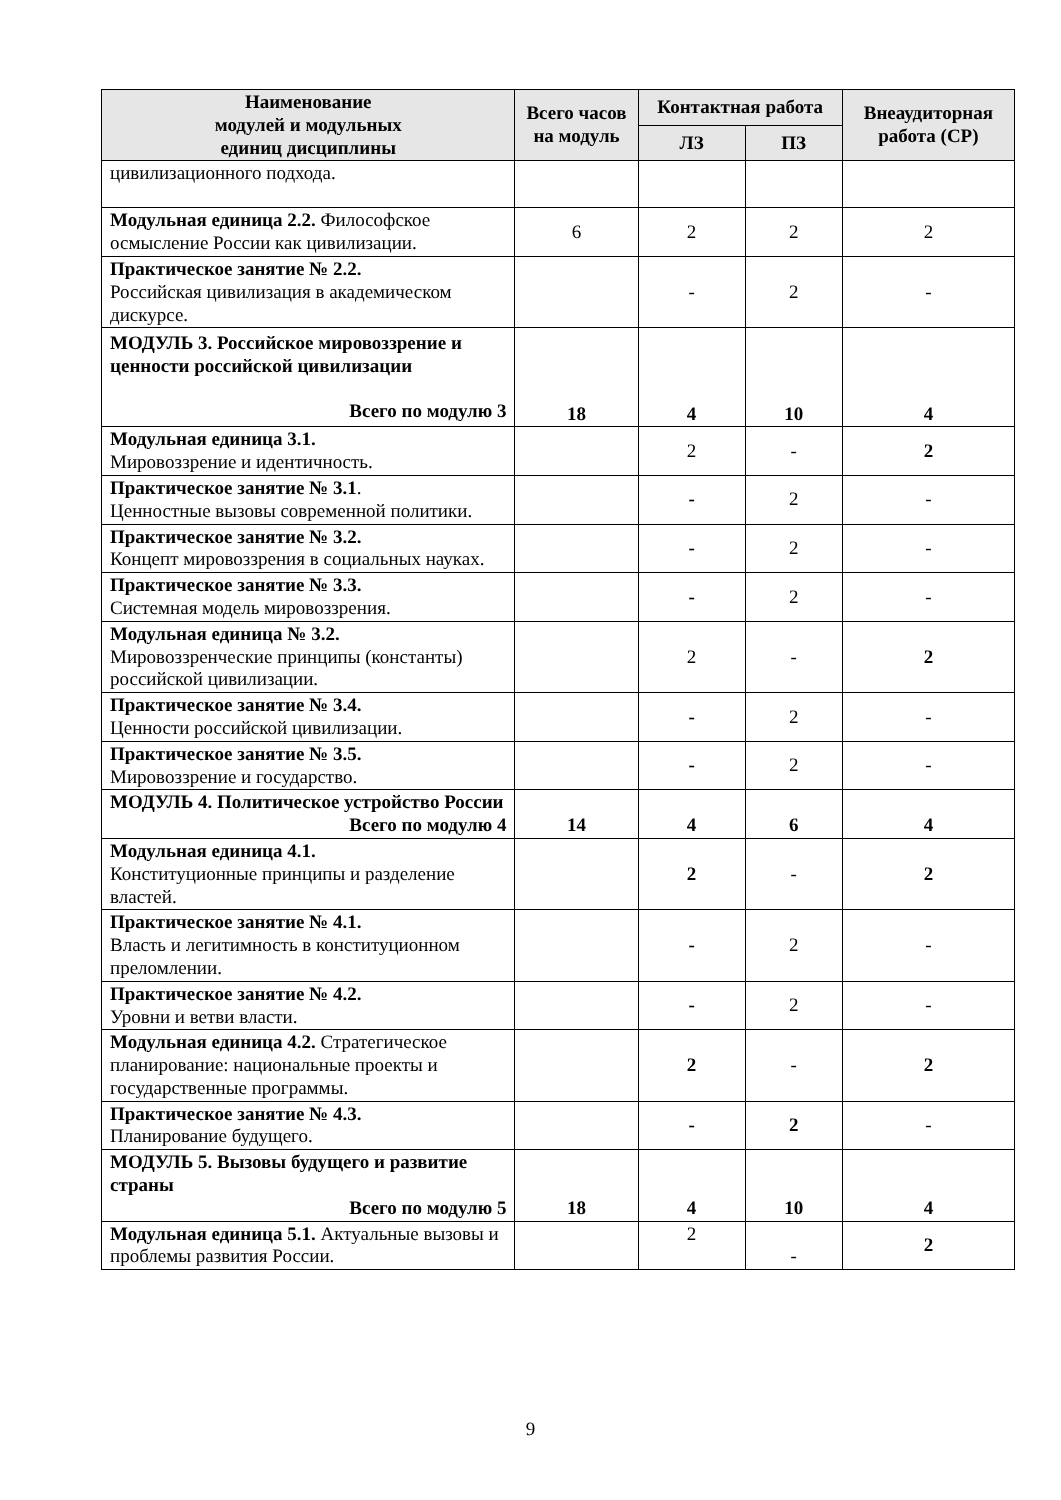| Наименование модулей и модульных единиц дисциплины | Всего часов на модуль | Контактная работа | | Внеаудиторная работа (СР) |
| --- | --- | --- | --- | --- |
| | | ЛЗ | ПЗ | |
| цивилизационного подхода. | | | | |
| Модульная единица 2.2. Философское осмысление России как цивилизации. | 6 | 2 | 2 | 2 |
| Практическое занятие № 2.2. Российская цивилизация в академическом дискурсе. | | - | 2 | - |
| МОДУЛЬ 3. Российское мировоззрение и ценности российской цивилизации Всего по модулю 3 | 18 | 4 | 10 | 4 |
| Модульная единица 3.1. Мировоззрение и идентичность. | | 2 | - | 2 |
| Практическое занятие № 3.1 . Ценностные вызовы современной политики. | | - | 2 | - |
| Практическое занятие № 3.2. Концепт мировоззрения в социальных науках. | | - | 2 | - |
| Практическое занятие № 3.3. Системная модель мировоззрения. | | - | 2 | - |
| Модульная единица № 3.2. Мировоззренческие принципы (константы) российской цивилизации. | | 2 | - | 2 |
| Практическое занятие № 3.4. Ценности российской цивилизации. | | - | 2 | - |
| Практическое занятие № 3.5. Мировоззрение и государство. | | - | 2 | - |
| МОДУЛЬ 4. Политическое устройство России Всего по модулю 4 | 14 | 4 | 6 | 4 |
| Модульная единица 4.1. Конституционные принципы и разделение властей. | | 2 | - | 2 |
| Практическое занятие № 4.1. Власть и легитимность в конституционном преломлении. | | - | 2 | - |
| Практическое занятие № 4.2. Уровни и ветви власти. | | - | 2 | - |
| Модульная единица 4.2. Стратегическое планирование: национальные проекты и государственные программы. | | 2 | - | 2 |
| Практическое занятие № 4.3. Планирование будущего. | | - | 2 | - |
| МОДУЛЬ 5. Вызовы будущего и развитие страны Всего по модулю 5 | 18 | 4 | 10 | 4 |
| Модульная единица 5.1. Актуальные вызовы и проблемы развития России. | | 2 | - | 2 |
9